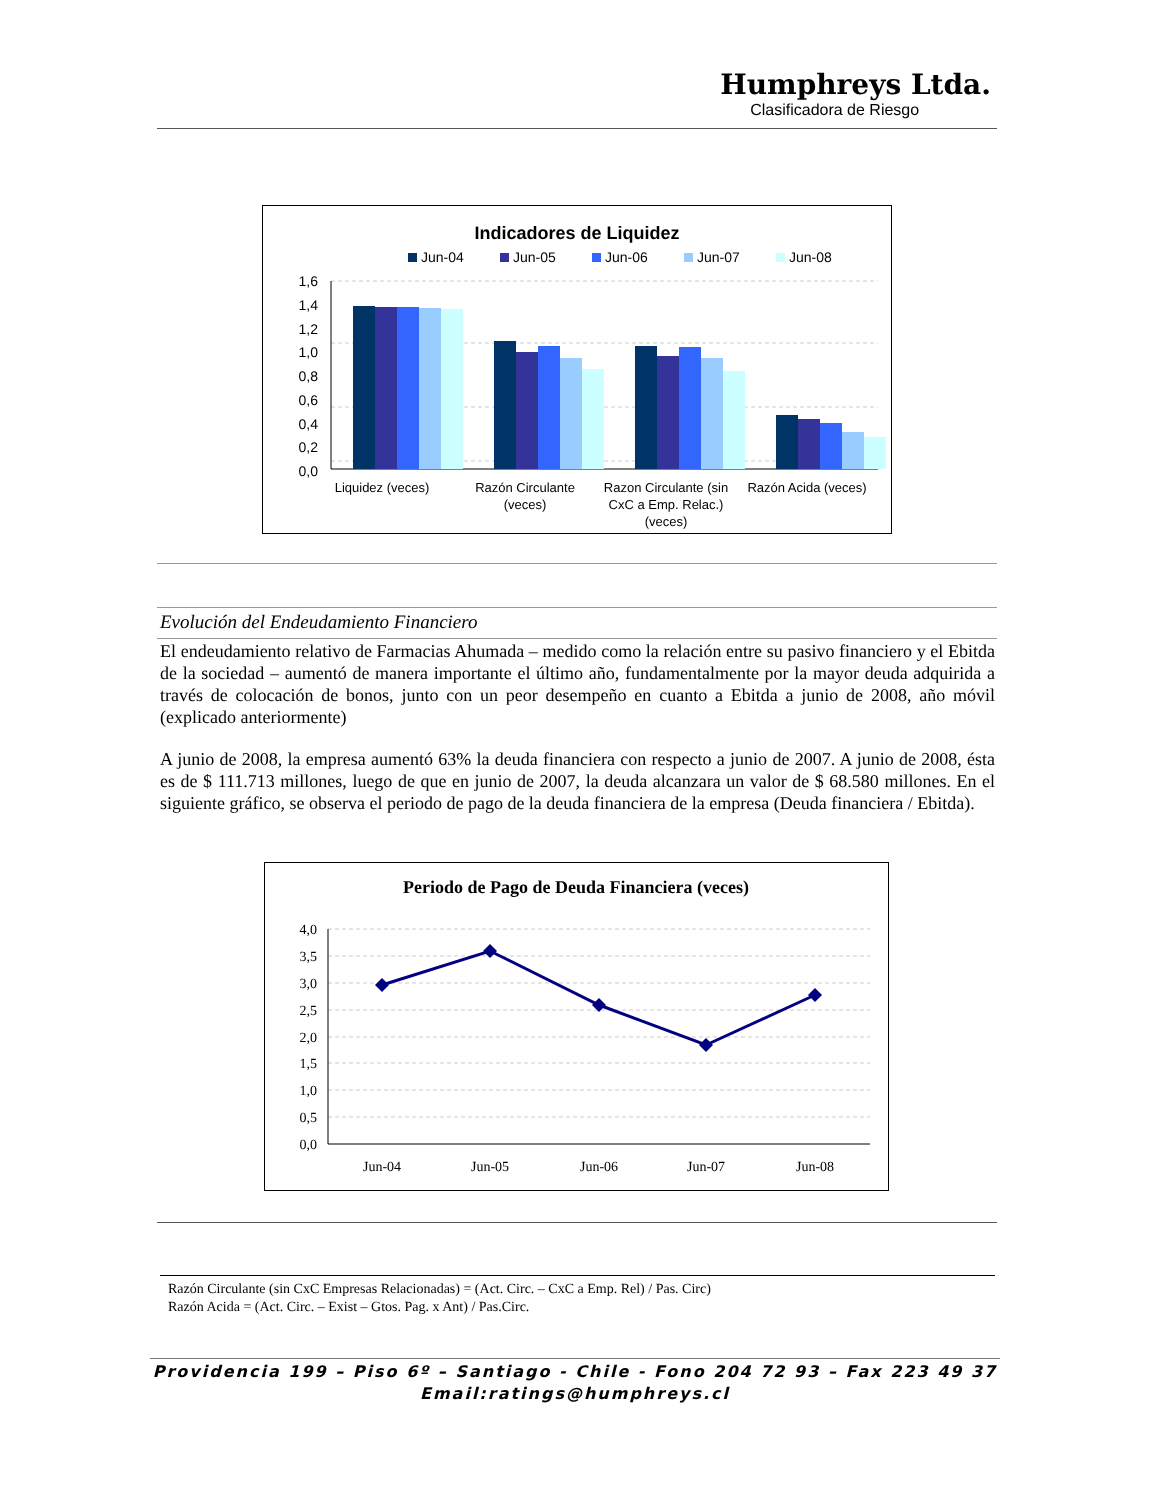Humphreys Ltda.
Clasificadora de Riesgo
Indicadores de Liquidez
Jun-04
Jun-05
Jun-06
Jun-07
Jun-08
1,6
1,4
1,2
1,0
0,8
0,6
0,4
0,2
0,0
Liquidez (veces)
Razón Circulante
(veces)
Razon Circulante (sin
CxC a Emp. Relac.)
(veces)
Razón Acida (veces)
Evolución del Endeudamiento Financiero
El endeudamiento relativo de Farmacias Ahumada – medido como la relación entre su pasivo financiero y el Ebitda de la sociedad – aumentó de manera importante el último año, fundamentalmente por la mayor deuda adquirida a través de colocación de bonos, junto con un peor desempeño en cuanto a Ebitda a junio de 2008, año móvil (explicado anteriormente)
A junio de 2008, la empresa aumentó 63% la deuda financiera con respecto a junio de 2007. A junio de 2008, ésta es de $ 111.713 millones, luego de que en junio de 2007, la deuda alcanzara un valor de $ 68.580 millones. En el siguiente gráfico, se observa el periodo de pago de la deuda financiera de la empresa (Deuda financiera / Ebitda).
Periodo de Pago de Deuda Financiera (veces)
4,0
3,5
3,0
2,5
2,0
1,5
1,0
0,5
0,0
Jun-04
Jun-05
Jun-06
Jun-07
Jun-08
Razón Circulante (sin CxC Empresas Relacionadas) = (Act. Circ. – CxC a Emp. Rel) / Pas. Circ)
Razón Acida = (Act. Circ. – Exist – Gtos. Pag. x Ant) / Pas.Circ.
Providencia 199 – Piso 6º – Santiago - Chile - Fono 204 72 93 – Fax 223 49 37
Email:ratings@humphreys.cl